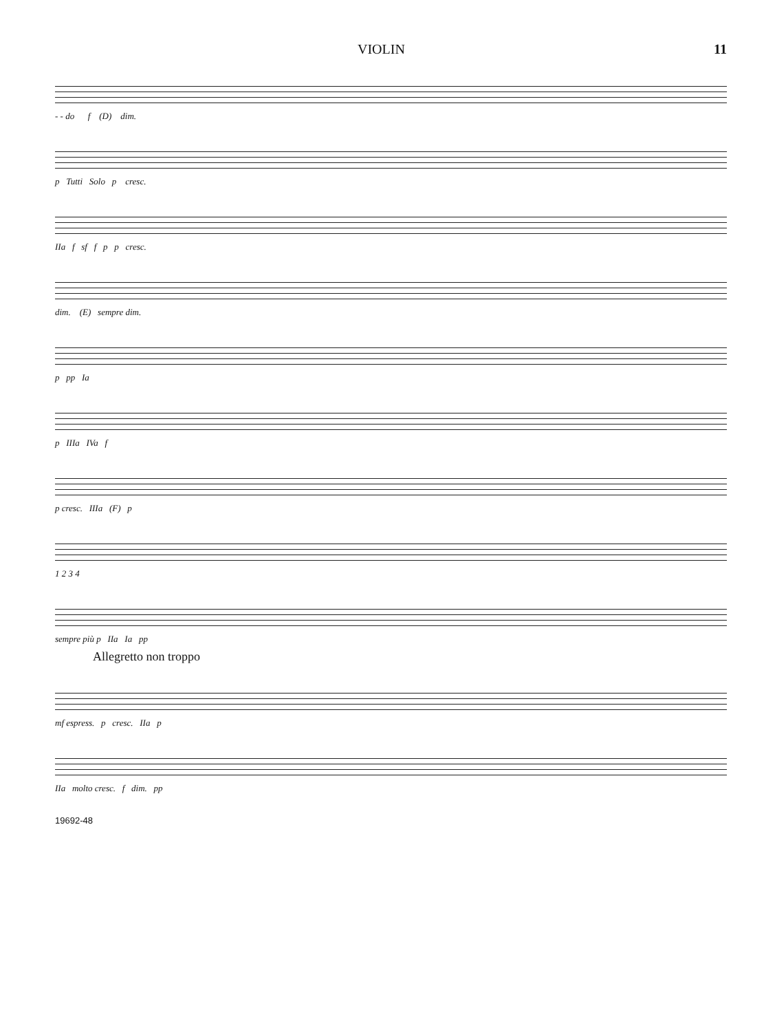VIOLIN 11
- - do f (D) dim.
p Tutti Solo p cresc.
IIa f sf f p p cresc.
dim. (E) sempre dim.
p pp Ia
p IIIa IVa f
p cresc. IIIa (F) p
1 2 3 4
sempre più p IIa Ia pp
Allegretto non troppo
mf espress. p cresc. IIa p
IIa molto cresc. f dim. pp
19692-48